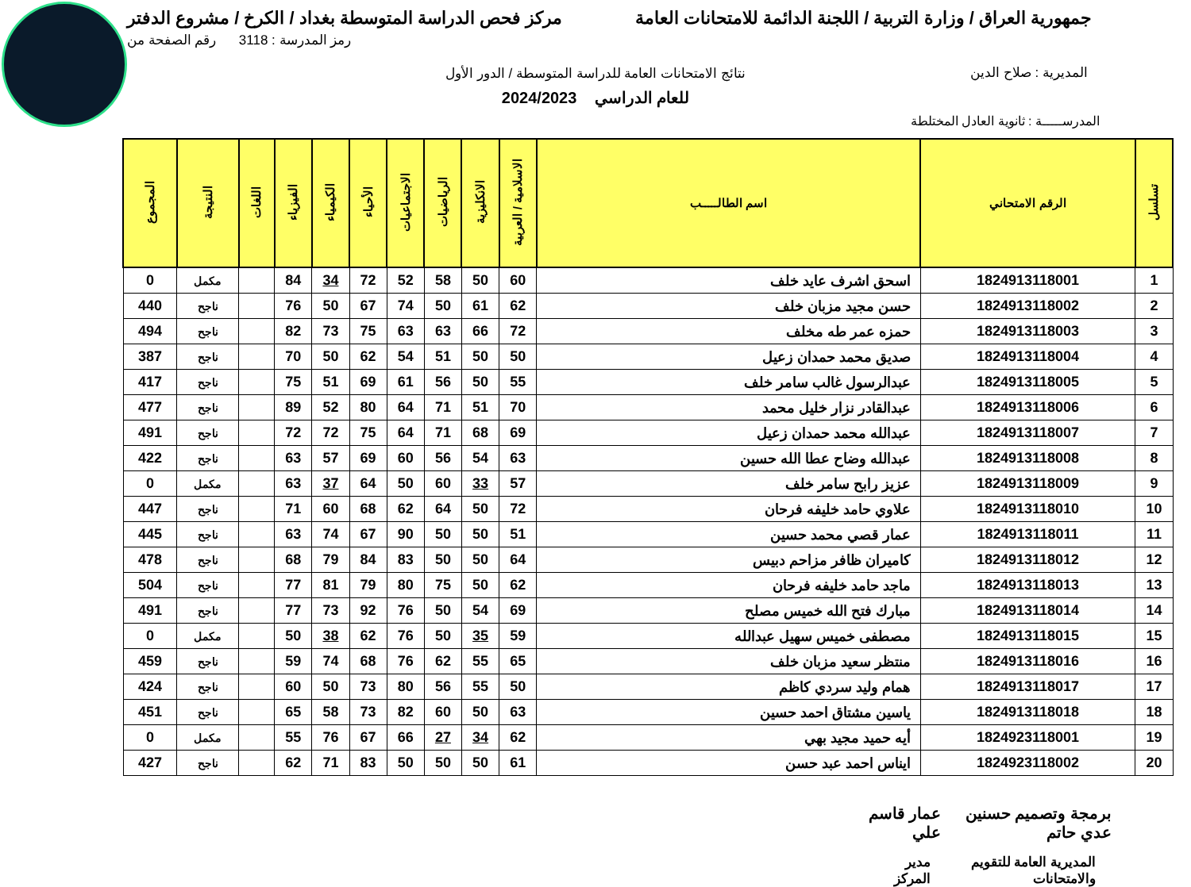جمهورية العراق / وزارة التربية / اللجنة الدائمة للامتحانات العامة مركز فحص الدراسة المتوسطة بغداد / الكرخ / مشروع الدفتر
رمز المدرسة : 3118 رقم الصفحة من
المديرية : صلاح الدين
نتائج الامتحانات العامة للدراسة المتوسطة / الدور الأول
للعام الدراسي 2024/2023
المدرســـــة : ثانوية العادل المختلطة
| تسلسل | الرقم الامتحاني | اسم الطالـــــب | الاسلامية / العربية | الانكليزية | الرياضيات | الاجتماعيات | الأحياء | الكيمياء | الفيزياء | اللغات | النتيجة | المجموع |
| --- | --- | --- | --- | --- | --- | --- | --- | --- | --- | --- | --- | --- |
| 1 | 1824913118001 | اسحق اشرف عايد خلف | 60 | 50 | 58 | 52 | 72 | 34 | 84 | | مكمل | 0 |
| 2 | 1824913118002 | حسن مجيد مزبان خلف | 62 | 61 | 50 | 74 | 67 | 50 | 76 | | ناجح | 440 |
| 3 | 1824913118003 | حمزه عمر طه مخلف | 72 | 66 | 63 | 63 | 75 | 73 | 82 | | ناجح | 494 |
| 4 | 1824913118004 | صديق محمد حمدان زعيل | 50 | 50 | 51 | 54 | 62 | 50 | 70 | | ناجح | 387 |
| 5 | 1824913118005 | عبدالرسول غالب سامر خلف | 55 | 50 | 56 | 61 | 69 | 51 | 75 | | ناجح | 417 |
| 6 | 1824913118006 | عبدالقادر نزار خليل محمد | 70 | 51 | 71 | 64 | 80 | 52 | 89 | | ناجح | 477 |
| 7 | 1824913118007 | عبدالله محمد حمدان زعيل | 69 | 68 | 71 | 64 | 75 | 72 | 72 | | ناجح | 491 |
| 8 | 1824913118008 | عبدالله وضاح عطا الله حسين | 63 | 54 | 56 | 60 | 69 | 57 | 63 | | ناجح | 422 |
| 9 | 1824913118009 | عزيز رابح سامر خلف | 57 | 33 | 60 | 50 | 64 | 37 | 63 | | مكمل | 0 |
| 10 | 1824913118010 | علاوي حامد خليفه فرحان | 72 | 50 | 64 | 62 | 68 | 60 | 71 | | ناجح | 447 |
| 11 | 1824913118011 | عمار قصي محمد حسين | 51 | 50 | 50 | 90 | 67 | 74 | 63 | | ناجح | 445 |
| 12 | 1824913118012 | كاميران ظافر مزاحم دبيس | 64 | 50 | 50 | 83 | 84 | 79 | 68 | | ناجح | 478 |
| 13 | 1824913118013 | ماجد حامد خليفه فرحان | 62 | 50 | 75 | 80 | 79 | 81 | 77 | | ناجح | 504 |
| 14 | 1824913118014 | مبارك فتح الله خميس مصلح | 69 | 54 | 50 | 76 | 92 | 73 | 77 | | ناجح | 491 |
| 15 | 1824913118015 | مصطفى خميس سهيل عبدالله | 59 | 35 | 50 | 76 | 62 | 38 | 50 | | مكمل | 0 |
| 16 | 1824913118016 | منتظر سعيد مزبان خلف | 65 | 55 | 62 | 76 | 68 | 74 | 59 | | ناجح | 459 |
| 17 | 1824913118017 | همام وليد سردي كاظم | 50 | 55 | 56 | 80 | 73 | 50 | 60 | | ناجح | 424 |
| 18 | 1824913118018 | ياسين مشتاق احمد حسين | 63 | 50 | 60 | 82 | 73 | 58 | 65 | | ناجح | 451 |
| 19 | 1824923118001 | أيه حميد مجيد بهي | 62 | 34 | 27 | 66 | 67 | 76 | 55 | | مكمل | 0 |
| 20 | 1824923118002 | ايناس احمد عبد حسن | 61 | 50 | 50 | 50 | 83 | 71 | 62 | | ناجح | 427 |
برمجة وتصميم حسنين عدي حاتم عمار قاسم علي
المديرية العامة للتقويم والامتحانات مدير المركز